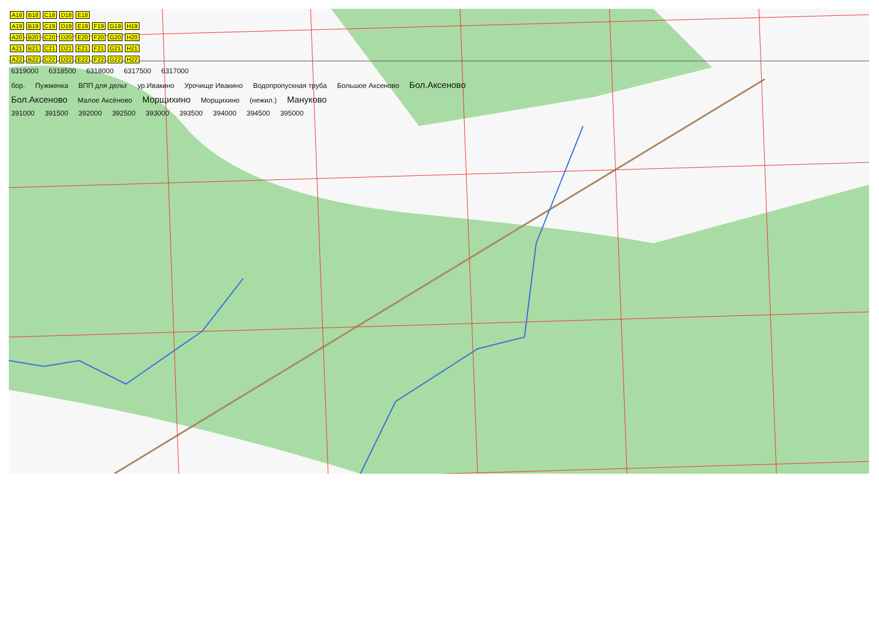A18 B18 C18 D18 E18
A19 B19 C19 D19 E19 F19 G19 H19
A20 B20 C20 D20 E20 F20 G20 H20
A21 B21 C21 D21 E21 F21 G21 H21
A22 B22 C22 D22 E22 F22 G22 H22
6319000 6318500 6318000 6317500 6317000
бор. Пужменка ВПП для дельт ур.Ивакино Урочище Ивакино Водопропускная труба Большое Аксеново Бол.Аксеново
Бол.Аксеново Малое Аксёново Морщихино Морщихино (нежил.) Мануково
391000 391500 392000 392500 393000 393500 394000 394500 395000